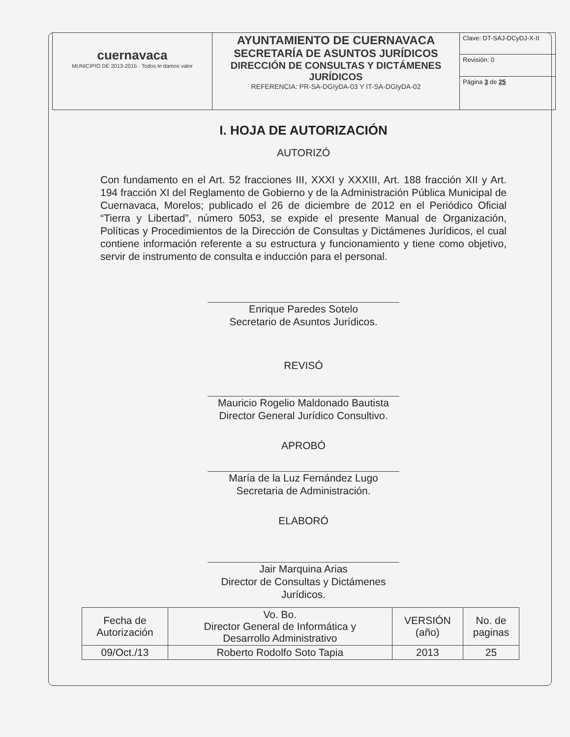| cuernavaca MUNICIPIO DE 2013-2015 · Todos le damos valor | AYUNTAMIENTO DE CUERNAVACA SECRETARÍA DE ASUNTOS JURÍDICOS DIRECCIÓN DE CONSULTAS Y DICTÁMENES JURÍDICOS REFERENCIA: PR-SA-DGIyDA-03 Y IT-SA-DGIyDA-02 | Clave: DT-SAJ-DCyDJ-X-II |
| | | Revisión: 0 |
| | | Página 3 de 25 |
I. HOJA DE AUTORIZACIÓN
AUTORIZÓ
Con fundamento en el Art. 52 fracciones III, XXXI y XXXIII, Art. 188 fracción XII y Art. 194 fracción XI del Reglamento de Gobierno y de la Administración Pública Municipal de Cuernavaca, Morelos; publicado el 26 de diciembre de 2012 en el Periódico Oficial “Tierra y Libertad”, número 5053, se expide el presente Manual de Organización, Políticas y Procedimientos de la Dirección de Consultas y Dictámenes Jurídicos, el cual contiene información referente a su estructura y funcionamiento y tiene como objetivo, servir de instrumento de consulta e inducción para el personal.
Enrique Paredes Sotelo
Secretario de Asuntos Jurídicos.
REVISÓ
Mauricio Rogelio Maldonado Bautista
Director General Jurídico Consultivo.
APROBÓ
María de la Luz Fernández Lugo
Secretaria de Administración.
ELABORÓ
Jair Marquina Arias
Director de Consultas y Dictámenes Jurídicos.
| Fecha de Autorización | Vo. Bo. Director General de Informática y Desarrollo Administrativo | VERSIÓN (año) | No. de paginas |
| 09/Oct./13 | Roberto Rodolfo Soto Tapia | 2013 | 25 |